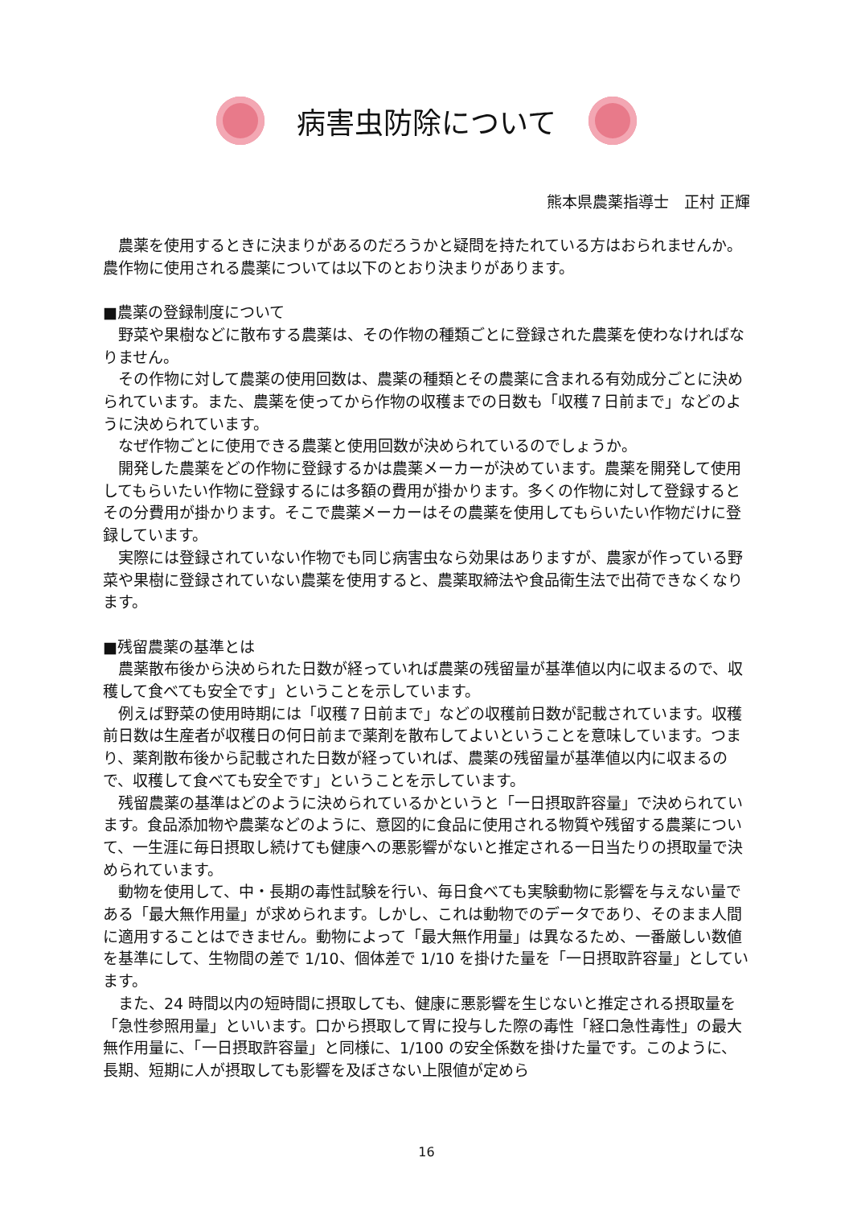病害虫防除について
熊本県農薬指導士　正村 正輝
農薬を使用するときに決まりがあるのだろうかと疑問を持たれている方はおられませんか。農作物に使用される農薬については以下のとおり決まりがあります。
■農薬の登録制度について
野菜や果樹などに散布する農薬は、その作物の種類ごとに登録された農薬を使わなければなりません。
その作物に対して農薬の使用回数は、農薬の種類とその農薬に含まれる有効成分ごとに決められています。また、農薬を使ってから作物の収穫までの日数も「収穫７日前まで」などのように決められています。
なぜ作物ごとに使用できる農薬と使用回数が決められているのでしょうか。
開発した農薬をどの作物に登録するかは農薬メーカーが決めています。農薬を開発して使用してもらいたい作物に登録するには多額の費用が掛かります。多くの作物に対して登録するとその分費用が掛かります。そこで農薬メーカーはその農薬を使用してもらいたい作物だけに登録しています。
実際には登録されていない作物でも同じ病害虫なら効果はありますが、農家が作っている野菜や果樹に登録されていない農薬を使用すると、農薬取締法や食品衛生法で出荷できなくなります。
■残留農薬の基準とは
農薬散布後から決められた日数が経っていれば農薬の残留量が基準値以内に収まるので、収穫して食べても安全です」ということを示しています。
例えば野菜の使用時期には「収穫７日前まで」などの収穫前日数が記載されています。収穫前日数は生産者が収穫日の何日前まで薬剤を散布してよいということを意味しています。つまり、薬剤散布後から記載された日数が経っていれば、農薬の残留量が基準値以内に収まるので、収穫して食べても安全です」ということを示しています。
残留農薬の基準はどのように決められているかというと「一日摂取許容量」で決められています。食品添加物や農薬などのように、意図的に食品に使用される物質や残留する農薬について、一生涯に毎日摂取し続けても健康への悪影響がないと推定される一日当たりの摂取量で決められています。
動物を使用して、中・長期の毒性試験を行い、毎日食べても実験動物に影響を与えない量である「最大無作用量」が求められます。しかし、これは動物でのデータであり、そのまま人間に適用することはできません。動物によって「最大無作用量」は異なるため、一番厳しい数値を基準にして、生物間の差で 1/10、個体差で 1/10 を掛けた量を「一日摂取許容量」としています。
また、24 時間以内の短時間に摂取しても、健康に悪影響を生じないと推定される摂取量を「急性参照用量」といいます。口から摂取して胃に投与した際の毒性「経口急性毒性」の最大無作用量に、「一日摂取許容量」と同様に、1/100 の安全係数を掛けた量です。このように、長期、短期に人が摂取しても影響を及ぼさない上限値が定めら
16